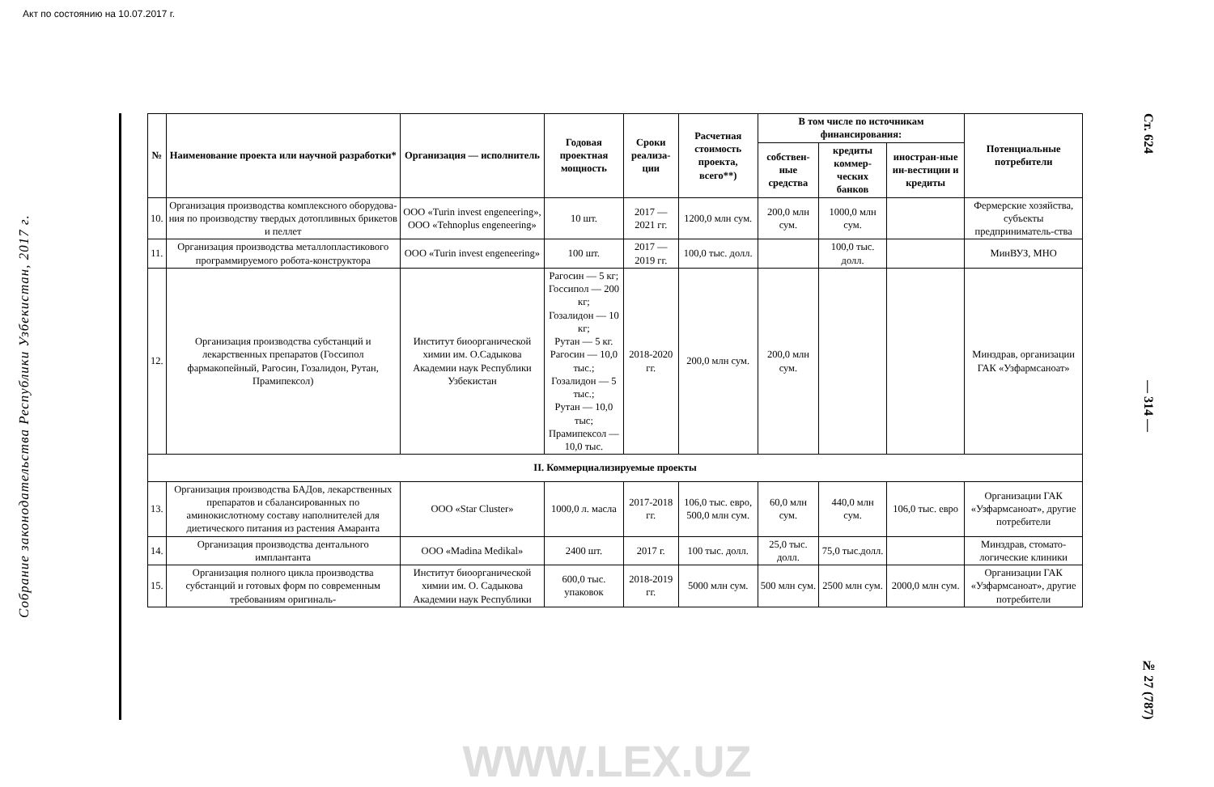Акт по состоянию на 10.07.2017 г.
Собрание законодательства Республики Узбекистан, 2017 г.
| № | Наименование проекта или научной разработки* | Организация — исполнитель | Годовая проектная мощность | Сроки реализа-ции | Расчетная стоимость проекта, всего**) | В том числе по источникам финансирования: | | | Потенциальные потребители |
| --- | --- | --- | --- | --- | --- | --- | --- | --- | --- |
| | | | | | | собствен-ные средства | кредиты коммер-ческих банков | иностран-ные ин-вестиции и кредиты | |
| 10. | Организация производства комплексного оборудова-ния по производству твердых дотопливных брикетов и пеллет | ООО «Turin invest engeneering», ООО «Tehnoplus engeneering» | 10 шт. | 2017 — 2021 гг. | 1200,0 млн сум. | 200,0 млн сум. | 1000,0 млн сум. | | Фермерские хозяйства, субъекты предприниматель-ства |
| 11. | Организация производства металлопластикового программируемого робота-конструктора | ООО «Turin invest engeneering» | 100 шт. | 2017 — 2019 гг. | 100,0 тыс. долл. | | 100,0 тыс. долл. | | МинВУЗ, МНО |
| 12. | Организация производства субстанций и лекарственных препаратов (Госсипол фармакопейный, Рагосин, Гозалидон, Рутан, Прамипексол) | Институт биоорганической химии им. О.Садыкова Академии наук Республики Узбекистан | Рагосин — 5 кг; Госсипол — 200 кг; Гозалидон — 10 кг; Рутан — 5 кг. Рагосин — 10,0 тыс.; Гозалидон — 5 тыс.; Рутан — 10,0 тыс; Прамипексол — 10,0 тыс. | 2018-2020 гг. | 200,0 млн сум. | 200,0 млн сум. | | | Минздрав, организации ГАК «Узфармсаноат» |
| II. Коммерциализируемые проекты | | | | | | | | | |
| 13. | Организация производства БАДов, лекарственных препаратов и сбалансированных по аминокислотному составу наполнителей для диетического питания из растения Амаранта | ООО «Star Cluster» | 1000,0 л. масла | 2017-2018 гг. | 106,0 тыс. евро, 500,0 млн сум. | 60,0 млн сум. | 440,0 млн сум. | 106,0 тыс. евро | Организации ГАК «Узфармсаноат», другие потребители |
| 14. | Организация производства дентального имплантанта | ООО «Madina Medikal» | 2400 шт. | 2017 г. | 100 тыс. долл. | 25,0 тыс. долл. | 75,0 тыс.долл. | | Минздрав, стомато-логические клиники |
| 15. | Организация полного цикла производства субстанций и готовых форм по современным требованиям оригиналь- | Институт биоорганической химии им. О. Садыкова Академии наук Республики | 600,0 тыс. упаковок | 2018-2019 гг. | 5000 млн сум. | 500 млн сум. | 2500 млн сум. | 2000,0 млн сум. | Организации ГАК «Узфармсаноат», другие потребители |
Ст. 624 — 314 — № 27 (787)
WWW.LEX.UZ